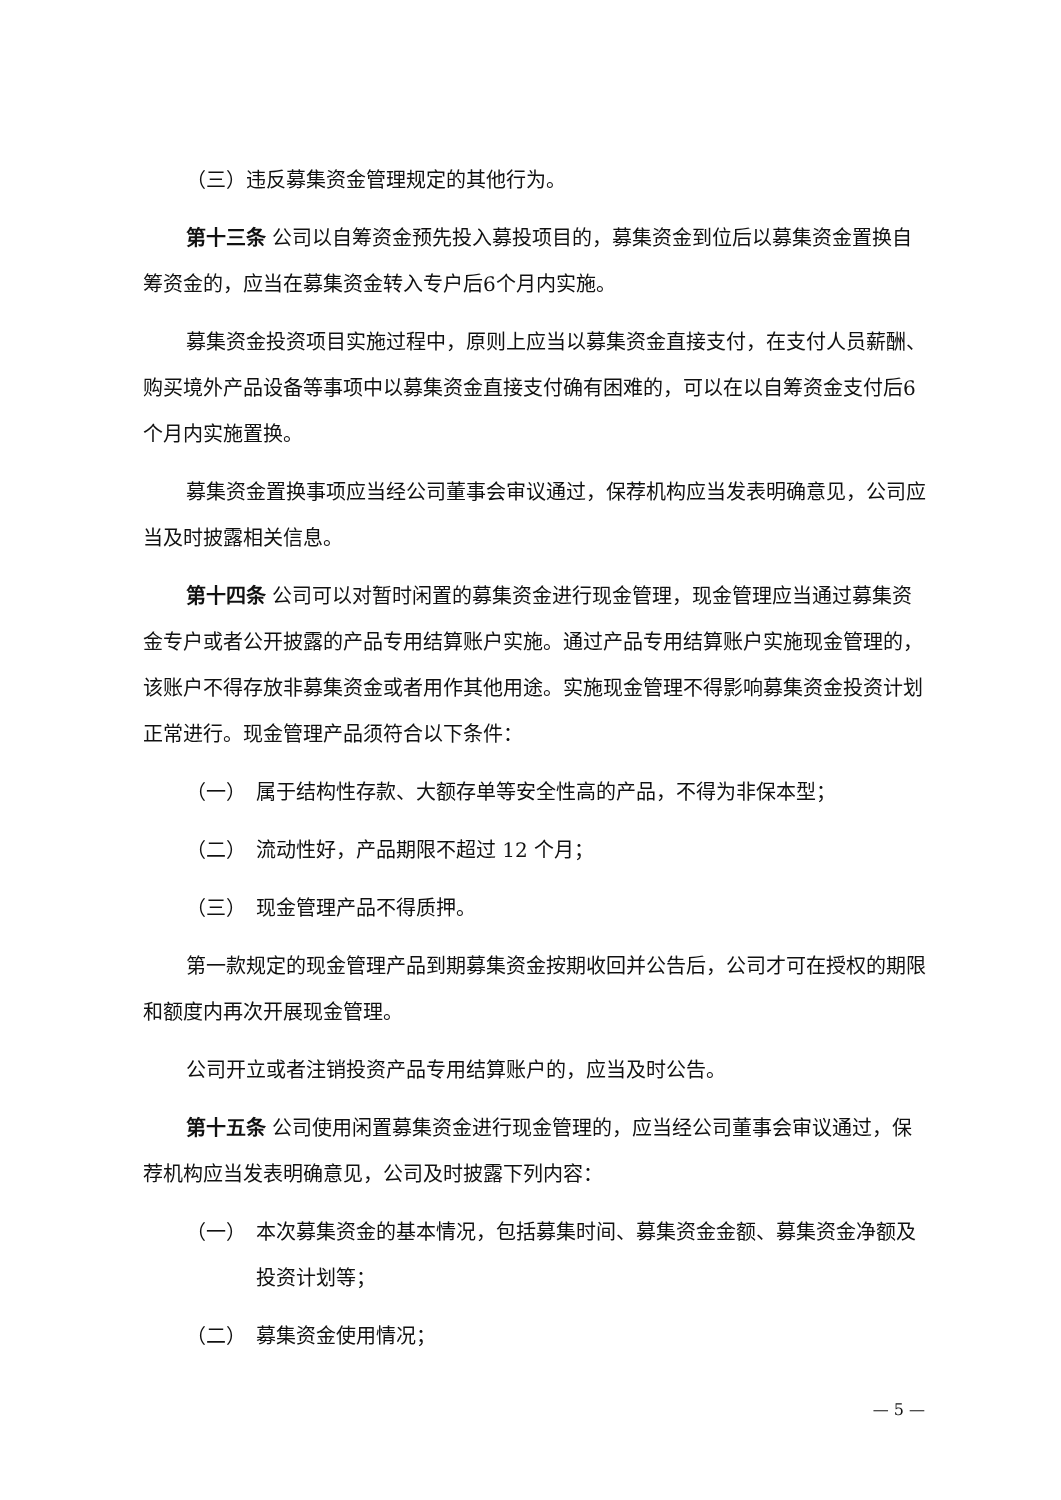（三）违反募集资金管理规定的其他行为。
第十三条 公司以自筹资金预先投入募投项目的，募集资金到位后以募集资金置换自筹资金的，应当在募集资金转入专户后6个月内实施。
募集资金投资项目实施过程中，原则上应当以募集资金直接支付，在支付人员薪酬、购买境外产品设备等事项中以募集资金直接支付确有困难的，可以在以自筹资金支付后6个月内实施置换。
募集资金置换事项应当经公司董事会审议通过，保荐机构应当发表明确意见，公司应当及时披露相关信息。
第十四条 公司可以对暂时闲置的募集资金进行现金管理，现金管理应当通过募集资金专户或者公开披露的产品专用结算账户实施。通过产品专用结算账户实施现金管理的，该账户不得存放非募集资金或者用作其他用途。实施现金管理不得影响募集资金投资计划正常进行。现金管理产品须符合以下条件：
（一） 属于结构性存款、大额存单等安全性高的产品，不得为非保本型；
（二） 流动性好，产品期限不超过 12 个月；
（三） 现金管理产品不得质押。
第一款规定的现金管理产品到期募集资金按期收回并公告后，公司才可在授权的期限和额度内再次开展现金管理。
公司开立或者注销投资产品专用结算账户的，应当及时公告。
第十五条 公司使用闲置募集资金进行现金管理的，应当经公司董事会审议通过，保荐机构应当发表明确意见，公司及时披露下列内容：
（一） 本次募集资金的基本情况，包括募集时间、募集资金金额、募集资金净额及投资计划等；
（二） 募集资金使用情况；
— 5 —